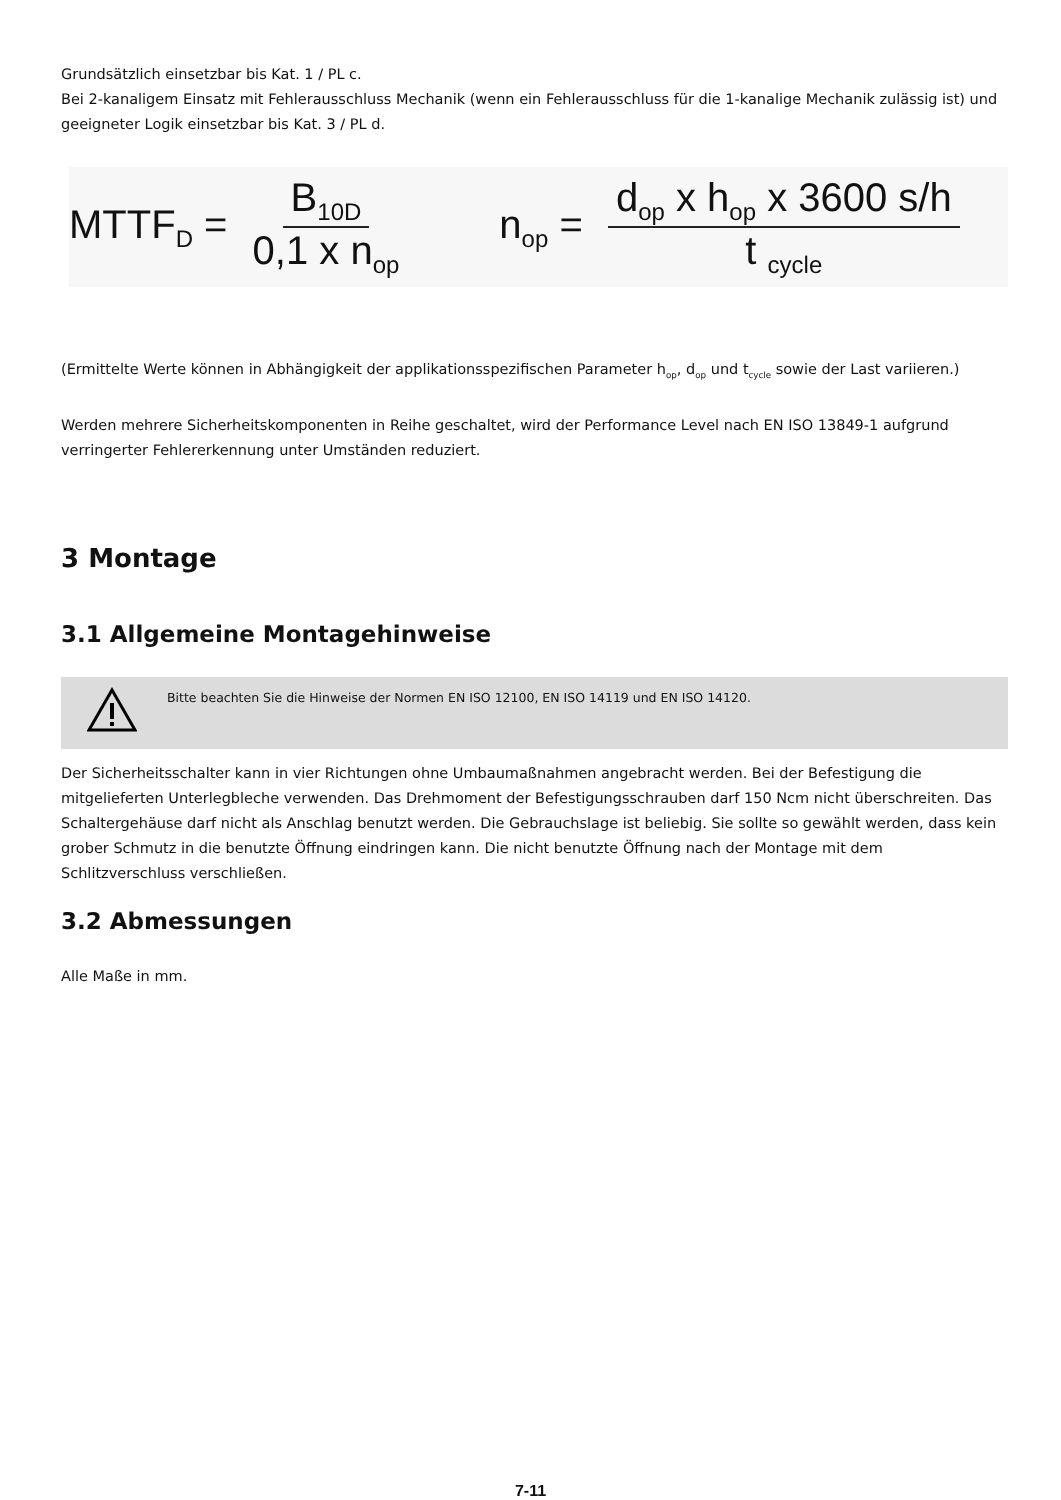Grundsätzlich einsetzbar bis Kat. 1 / PL c.
Bei 2-kanaligem Einsatz mit Fehlerausschluss Mechanik (wenn ein Fehlerausschluss für die 1-kanalige Mechanik zulässig ist) und geeigneter Logik einsetzbar bis Kat. 3 / PL d.
MTTF<sub>D</sub> = B<sub>10D</sub> 0,1 x n<sub>op</sub>
n<sub>op</sub> = d<sub>op</sub> x h<sub>op</sub> x 3600 s/h t <sub>cycle</sub>
(Ermittelte Werte können in Abhängigkeit der applikationsspezifischen Parameter h<sub>op</sub>, d<sub>op</sub> und t<sub>cycle</sub> sowie der Last variieren.)
Werden mehrere Sicherheitskomponenten in Reihe geschaltet, wird der Performance Level nach EN ISO 13849-1 aufgrund verringerter Fehlererkennung unter Umständen reduziert.
3 Montage
3.1 Allgemeine Montagehinweise
Bitte beachten Sie die Hinweise der Normen EN ISO 12100, EN ISO 14119 und EN ISO 14120.
Der Sicherheitsschalter kann in vier Richtungen ohne Umbaumaßnahmen angebracht werden. Bei der Befestigung die mitgelieferten Unterlegbleche verwenden. Das Drehmoment der Befestigungsschrauben darf 150 Ncm nicht überschreiten. Das Schaltergehäuse darf nicht als Anschlag benutzt werden. Die Gebrauchslage ist beliebig. Sie sollte so gewählt werden, dass kein grober Schmutz in die benutzte Öffnung eindringen kann. Die nicht benutzte Öffnung nach der Montage mit dem Schlitzverschluss verschließen.
3.2 Abmessungen
Alle Maße in mm.
7-11